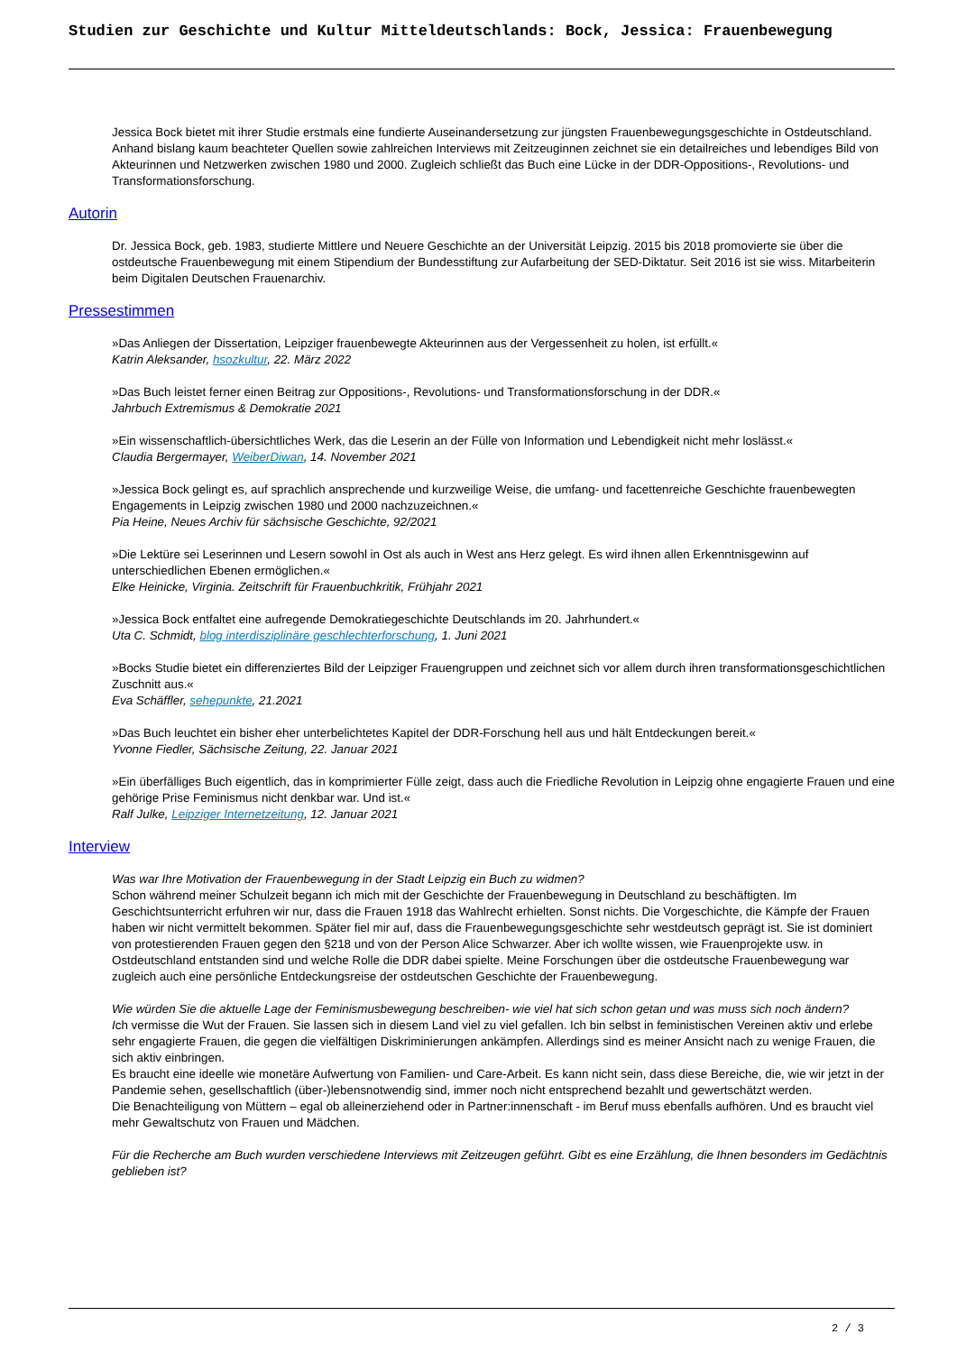Studien zur Geschichte und Kultur Mitteldeutschlands: Bock, Jessica: Frauenbewegung
Jessica Bock bietet mit ihrer Studie erstmals eine fundierte Auseinandersetzung zur jüngsten Frauenbewegungsgeschichte in Ostdeutschland. Anhand bislang kaum beachteter Quellen sowie zahlreichen Interviews mit Zeitzeuginnen zeichnet sie ein detailreiches und lebendiges Bild von Akteurinnen und Netzwerken zwischen 1980 und 2000. Zugleich schließt das Buch eine Lücke in der DDR-Oppositions-, Revolutions- und Transformationsforschung.
Autorin
Dr. Jessica Bock, geb. 1983, studierte Mittlere und Neuere Geschichte an der Universität Leipzig. 2015 bis 2018 promovierte sie über die ostdeutsche Frauenbewegung mit einem Stipendium der Bundesstiftung zur Aufarbeitung der SED-Diktatur. Seit 2016 ist sie wiss. Mitarbeiterin beim Digitalen Deutschen Frauenarchiv.
Pressestimmen
»Das Anliegen der Dissertation, Leipziger frauenbewegte Akteurinnen aus der Vergessenheit zu holen, ist erfüllt.«
Katrin Aleksander, hsozkultur, 22. März 2022
»Das Buch leistet ferner einen Beitrag zur Oppositions-, Revolutions- und Transformationsforschung in der DDR.«
Jahrbuch Extremismus & Demokratie 2021
»Ein wissenschaftlich-übersichtliches Werk, das die Leserin an der Fülle von Information und Lebendigkeit nicht mehr loslässt.«
Claudia Bergermayer, WeiberDiwan, 14. November 2021
»Jessica Bock gelingt es, auf sprachlich ansprechende und kurzweilige Weise, die umfang- und facettenreiche Geschichte frauenbewegten Engagements in Leipzig zwischen 1980 und 2000 nachzuzeichnen.«
Pia Heine, Neues Archiv für sächsische Geschichte, 92/2021
»Die Lektüre sei Leserinnen und Lesern sowohl in Ost als auch in West ans Herz gelegt. Es wird ihnen allen Erkenntnisgewinn auf unterschiedlichen Ebenen ermöglichen.«
Elke Heinicke, Virginia. Zeitschrift für Frauenbuchkritik, Frühjahr 2021
»Jessica Bock entfaltet eine aufregende Demokratiegeschichte Deutschlands im 20. Jahrhundert.«
Uta C. Schmidt, blog interdisziplinäre geschlechterforschung, 1. Juni 2021
»Bocks Studie bietet ein differenziertes Bild der Leipziger Frauengruppen und zeichnet sich vor allem durch ihren transformationsgeschichtlichen Zuschnitt aus.«
Eva Schäffler, sehepunkte, 21.2021
»Das Buch leuchtet ein bisher eher unterbelichtetes Kapitel der DDR-Forschung hell aus und hält Entdeckungen bereit.«
Yvonne Fiedler, Sächsische Zeitung, 22. Januar 2021
»Ein überfälliges Buch eigentlich, das in komprimierter Fülle zeigt, dass auch die Friedliche Revolution in Leipzig ohne engagierte Frauen und eine gehörige Prise Feminismus nicht denkbar war. Und ist.«
Ralf Julke, Leipziger Internetzeitung, 12. Januar 2021
Interview
Was war Ihre Motivation der Frauenbewegung in der Stadt Leipzig ein Buch zu widmen?
Schon während meiner Schulzeit begann ich mich mit der Geschichte der Frauenbewegung in Deutschland zu beschäftigten. Im Geschichtsunterricht erfuhren wir nur, dass die Frauen 1918 das Wahlrecht erhielten. Sonst nichts. Die Vorgeschichte, die Kämpfe der Frauen haben wir nicht vermittelt bekommen. Später fiel mir auf, dass die Frauenbewegungsgeschichte sehr westdeutsch geprägt ist. Sie ist dominiert von protestierenden Frauen gegen den §218 und von der Person Alice Schwarzer. Aber ich wollte wissen, wie Frauenprojekte usw. in Ostdeutschland entstanden sind und welche Rolle die DDR dabei spielte. Meine Forschungen über die ostdeutsche Frauenbewegung war zugleich auch eine persönliche Entdeckungsreise der ostdeutschen Geschichte der Frauenbewegung.
Wie würden Sie die aktuelle Lage der Feminismusbewegung beschreiben- wie viel hat sich schon getan und was muss sich noch ändern?
Ich vermisse die Wut der Frauen. Sie lassen sich in diesem Land viel zu viel gefallen. Ich bin selbst in feministischen Vereinen aktiv und erlebe sehr engagierte Frauen, die gegen die vielfältigen Diskriminierungen ankämpfen. Allerdings sind es meiner Ansicht nach zu wenige Frauen, die sich aktiv einbringen.
Es braucht eine ideelle wie monetäre Aufwertung von Familien- und Care-Arbeit. Es kann nicht sein, dass diese Bereiche, die, wie wir jetzt in der Pandemie sehen, gesellschaftlich (über-)lebensnotwendig sind, immer noch nicht entsprechend bezahlt und gewertschätzt werden.
Die Benachteiligung von Müttern – egal ob alleinerziehend oder in Partner:innenschaft - im Beruf muss ebenfalls aufhören. Und es braucht viel mehr Gewaltschutz von Frauen und Mädchen.
Für die Recherche am Buch wurden verschiedene Interviews mit Zeitzeugen geführt. Gibt es eine Erzählung, die Ihnen besonders im Gedächtnis geblieben ist?
2 / 3